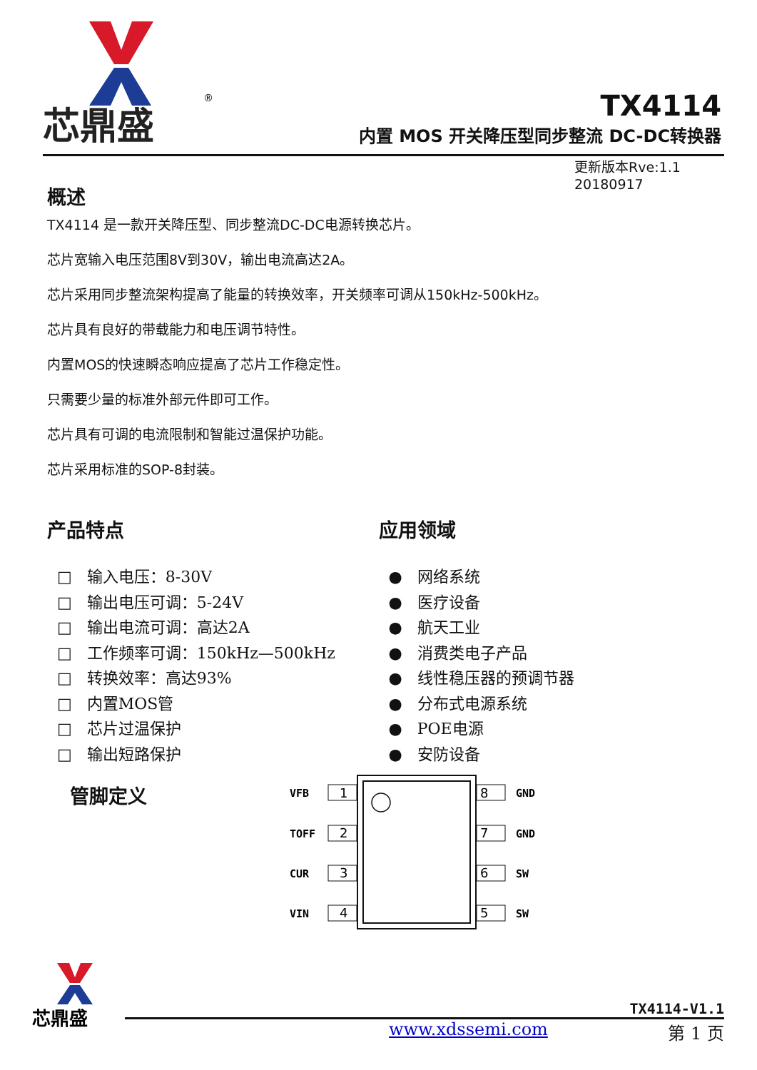芯鼎盛
®
TX4114
内置 MOS 开关降压型同步整流 DC-DC转换器
更新版本Rve:1.1
20180917
概述
TX4114 是一款开关降压型、同步整流DC-DC电源转换芯片。
芯片宽输入电压范围8V到30V，输出电流高达2A。
芯片采用同步整流架构提高了能量的转换效率，开关频率可调从150kHz-500kHz。
芯片具有良好的带载能力和电压调节特性。
内置MOS的快速瞬态响应提高了芯片工作稳定性。
只需要少量的标准外部元件即可工作。
芯片具有可调的电流限制和智能过温保护功能。
芯片采用标准的SOP-8封装。
产品特点
□ 输入电压：8-30V
□ 输出电压可调：5-24V
□ 输出电流可调：高达2A
□ 工作频率可调：150kHz—500kHz
□ 转换效率：高达93%
□ 内置MOS管
□ 芯片过温保护
□ 输出短路保护
应用领域
● 网络系统
● 医疗设备
● 航天工业
● 消费类电子产品
● 线性稳压器的预调节器
● 分布式电源系统
● POE电源
● 安防设备
管脚定义
1
2
3
4
8
7
6
5
VFB
GND
TOFF
GND
CUR
SW
VIN
SW
芯鼎盛
TX4114-V1.1
www.xdssemi.com 第 1 页